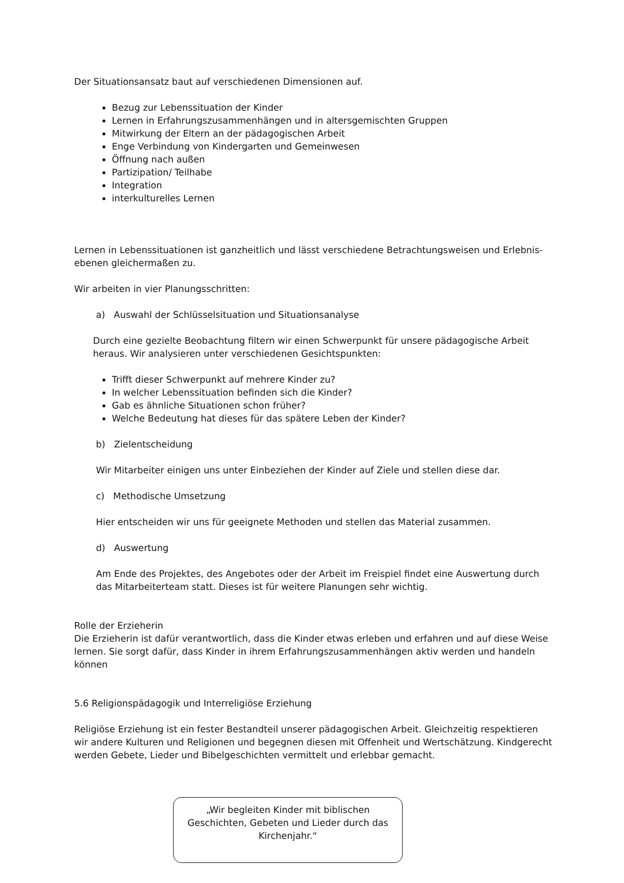Der Situationsansatz baut auf verschiedenen Dimensionen auf.
Bezug zur Lebenssituation der Kinder
Lernen in Erfahrungszusammenhängen und in altersgemischten Gruppen
Mitwirkung der Eltern an der pädagogischen Arbeit
Enge Verbindung von Kindergarten und Gemeinwesen
Öffnung nach außen
Partizipation/ Teilhabe
Integration
interkulturelles Lernen
Lernen in Lebenssituationen ist ganzheitlich und lässt verschiedene Betrachtungsweisen und Erlebnis-ebenen gleichermaßen zu.
Wir arbeiten in vier Planungsschritten:
a) Auswahl der Schlüsselsituation und Situationsanalyse
Durch eine gezielte Beobachtung filtern wir einen Schwerpunkt für unsere pädagogische Arbeit heraus. Wir analysieren unter verschiedenen Gesichtspunkten:
Trifft dieser Schwerpunkt auf mehrere Kinder zu?
In welcher Lebenssituation befinden sich die Kinder?
Gab es ähnliche Situationen schon früher?
Welche Bedeutung hat dieses für das spätere Leben der Kinder?
b) Zielentscheidung
Wir Mitarbeiter einigen uns unter Einbeziehen der Kinder auf Ziele und stellen diese dar.
c) Methodische Umsetzung
Hier entscheiden wir uns für geeignete Methoden und stellen das Material zusammen.
d) Auswertung
Am Ende des Projektes, des Angebotes oder der Arbeit im Freispiel findet eine Auswertung durch das Mitarbeiterteam statt. Dieses ist für weitere Planungen sehr wichtig.
Rolle der Erzieherin
Die Erzieherin ist dafür verantwortlich, dass die Kinder etwas erleben und erfahren und auf diese Weise lernen. Sie sorgt dafür, dass Kinder in ihrem Erfahrungszusammenhängen aktiv werden und handeln können
5.6 Religionspädagogik und Interreligiöse Erziehung
Religiöse Erziehung ist ein fester Bestandteil unserer pädagogischen Arbeit. Gleichzeitig respektieren wir andere Kulturen und Religionen und begegnen diesen mit Offenheit und Wertschätzung. Kindgerecht werden Gebete, Lieder und Bibelgeschichten vermittelt und erlebbar gemacht.
„Wir begleiten Kinder mit biblischen Geschichten, Gebeten und Lieder durch das Kirchenjahr.“